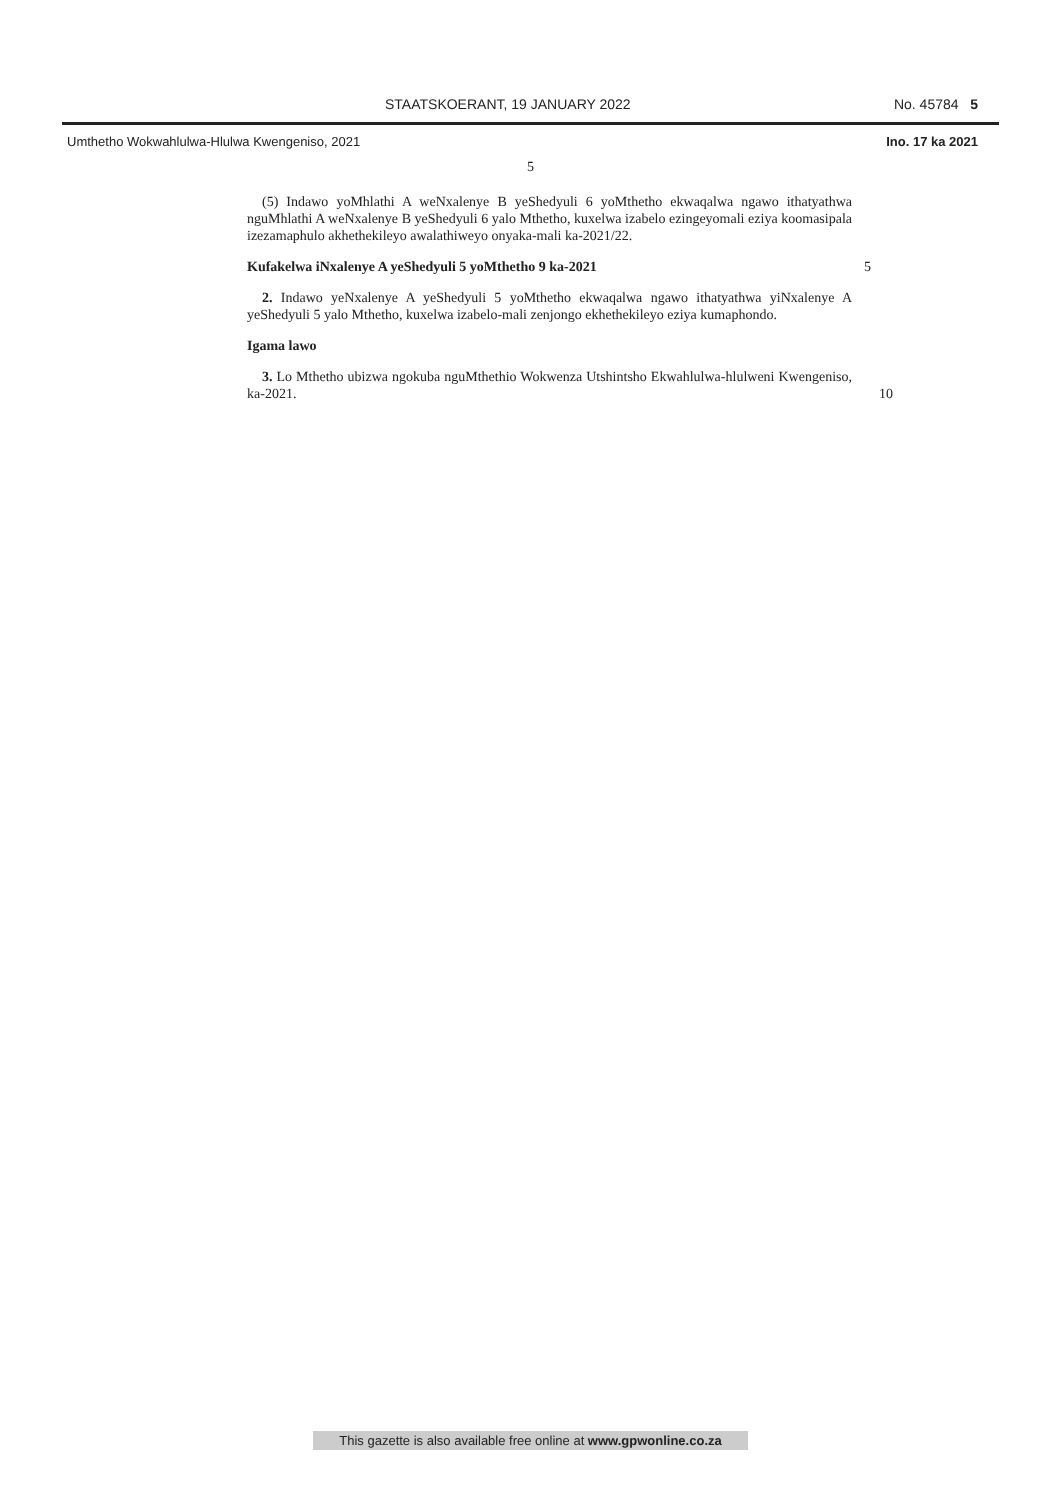STAATSKOERANT, 19 JANUARY 2022 No. 45784 5
Umthetho Wokwahlulwa-Hlulwa Kwengeniso, 2021 Ino. 17 ka 2021
5
(5) Indawo yoMhlathi A weNxalenye B yeShedyuli 6 yoMthetho ekwaqalwa ngawo ithatyathwa nguMhlathi A weNxalenye B yeShedyuli 6 yalo Mthetho, kuxelwa izabelo ezingeyomali eziya koomasipala izezamaphulo akhethekileyo awalathiweyo onyaka-mali ka-2021/22.
Kufakelwa iNxalenye A yeShedyuli 5 yoMthetho 9 ka-2021 5
2. Indawo yeNxalenye A yeShedyuli 5 yoMthetho ekwaqalwa ngawo ithatyathwa yiNxalenye A yeShedyuli 5 yalo Mthetho, kuxelwa izabelo-mali zenjongo ekhethekileyo eziya kumaphondo.
Igama lawo
3. Lo Mthetho ubizwa ngokuba nguMthethio Wokwenza Utshintsho Ekwahlulwa-hlulweni Kwengeniso, ka-2021. 10
This gazette is also available free online at www.gpwonline.co.za